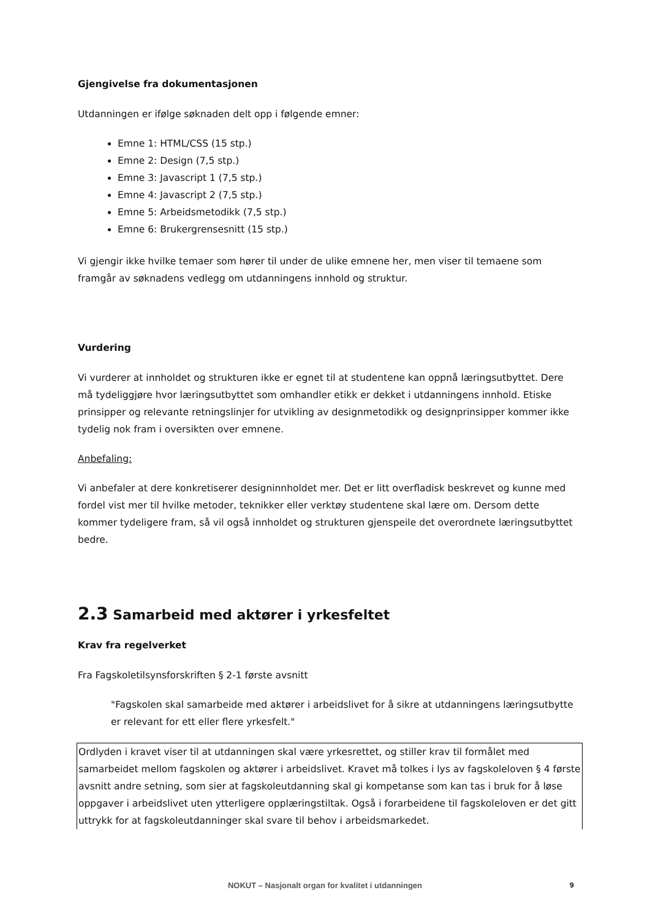Gjengivelse fra dokumentasjonen
Utdanningen er ifølge søknaden delt opp i følgende emner:
Emne 1: HTML/CSS (15 stp.)
Emne 2: Design (7,5 stp.)
Emne 3: Javascript 1 (7,5 stp.)
Emne 4: Javascript 2 (7,5 stp.)
Emne 5: Arbeidsmetodikk (7,5 stp.)
Emne 6: Brukergrensesnitt (15 stp.)
Vi gjengir ikke hvilke temaer som hører til under de ulike emnene her, men viser til temaene som framgår av søknadens vedlegg om utdanningens innhold og struktur.
Vurdering
Vi vurderer at innholdet og strukturen ikke er egnet til at studentene kan oppnå læringsutbyttet. Dere må tydeliggjøre hvor læringsutbyttet som omhandler etikk er dekket i utdanningens innhold. Etiske prinsipper og relevante retningslinjer for utvikling av designmetodikk og designprinsipper kommer ikke tydelig nok fram i oversikten over emnene.
Anbefaling:
Vi anbefaler at dere konkretiserer designinnholdet mer. Det er litt overfladisk beskrevet og kunne med fordel vist mer til hvilke metoder, teknikker eller verktøy studentene skal lære om. Dersom dette kommer tydeligere fram, så vil også innholdet og strukturen gjenspeile det overordnete læringsutbyttet bedre.
2.3 Samarbeid med aktører i yrkesfeltet
Krav fra regelverket
Fra Fagskoletilsynsforskriften § 2-1 første avsnitt
"Fagskolen skal samarbeide med aktører i arbeidslivet for å sikre at utdanningens læringsutbytte er relevant for ett eller flere yrkesfelt."
Ordlyden i kravet viser til at utdanningen skal være yrkesrettet, og stiller krav til formålet med samarbeidet mellom fagskolen og aktører i arbeidslivet. Kravet må tolkes i lys av fagskoleloven § 4 første avsnitt andre setning, som sier at fagskoleutdanning skal gi kompetanse som kan tas i bruk for å løse oppgaver i arbeidslivet uten ytterligere opplæringstiltak. Også i forarbeidene til fagskoleloven er det gitt uttrykk for at fagskoleutdanninger skal svare til behov i arbeidsmarkedet.
NOKUT – Nasjonalt organ for kvalitet i utdanningen 9